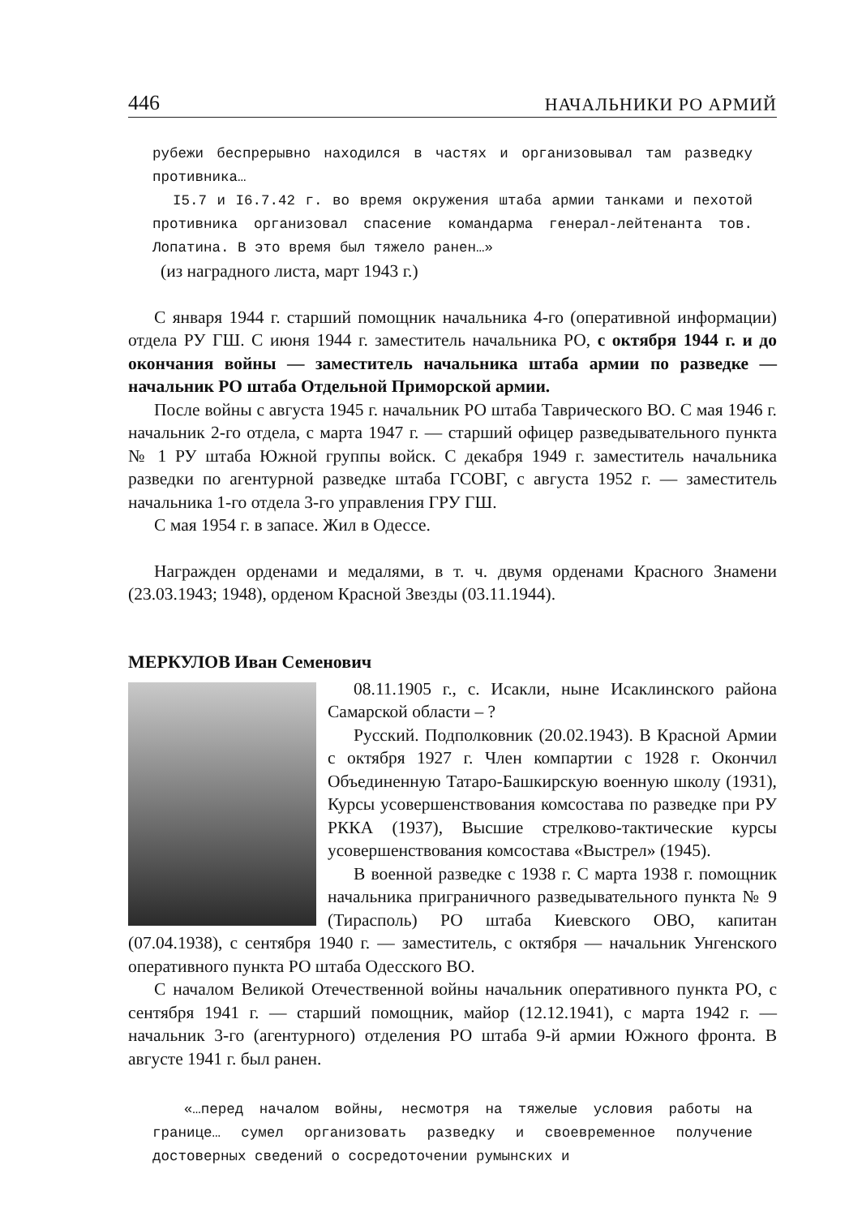446 НАЧАЛЬНИКИ РО АРМИЙ
рубежи беспрерывно находился в частях и организовывал там разведку противника…
I5.7 и I6.7.42 г. во время окружения штаба армии танками и пехотой противника организовал спасение командарма генерал-лейтенанта тов. Лопатина. В это время был тяжело ранен…»
(из наградного листа, март 1943 г.)
С января 1944 г. старший помощник начальника 4-го (оперативной информации) отдела РУ ГШ. С июня 1944 г. заместитель начальника РО, с октября 1944 г. и до окончания войны — заместитель начальника штаба армии по разведке — начальник РО штаба Отдельной Приморской армии.
После войны с августа 1945 г. начальник РО штаба Таврического ВО. С мая 1946 г. начальник 2-го отдела, с марта 1947 г. — старший офицер разведывательного пункта № 1 РУ штаба Южной группы войск. С декабря 1949 г. заместитель начальника разведки по агентурной разведке штаба ГСОВГ, с августа 1952 г. — заместитель начальника 1-го отдела 3-го управления ГРУ ГШ.
С мая 1954 г. в запасе. Жил в Одессе.
Награжден орденами и медалями, в т. ч. двумя орденами Красного Знамени (23.03.1943; 1948), орденом Красной Звезды (03.11.1944).
МЕРКУЛОВ Иван Семенович
08.11.1905 г., с. Исакли, ныне Исаклинского района Самарской области – ?
Русский. Подполковник (20.02.1943). В Красной Армии с октября 1927 г. Член компартии с 1928 г. Окончил Объединенную Татаро-Башкирскую военную школу (1931), Курсы усовершенствования комсостава по разведке при РУ РККА (1937), Высшие стрелково-тактические курсы усовершенствования комсостава «Выстрел» (1945).
В военной разведке с 1938 г. С марта 1938 г. помощник начальника приграничного разведывательного пункта № 9 (Тирасполь) РО штаба Киевского ОВО, капитан (07.04.1938), с сентября 1940 г. — заместитель, с октября — начальник Унгенского оперативного пункта РО штаба Одесского ВО.
С началом Великой Отечественной войны начальник оперативного пункта РО, с сентября 1941 г. — старший помощник, майор (12.12.1941), с марта 1942 г. — начальник 3-го (агентурного) отделения РО штаба 9-й армии Южного фронта. В августе 1941 г. был ранен.
«…перед началом войны, несмотря на тяжелые условия работы на границе… сумел организовать разведку и своевременное получение достоверных сведений о сосредоточении румынских и